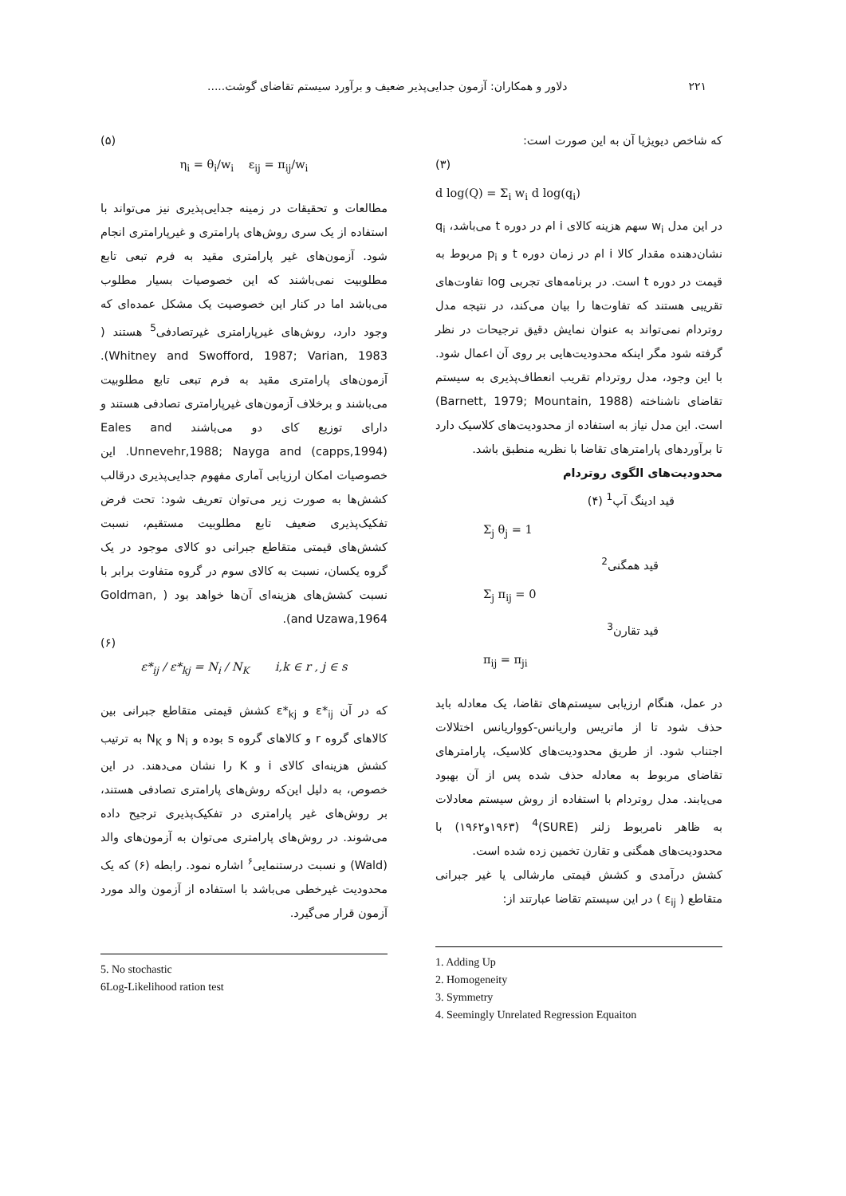۲۲۱ دلاور و همکاران: آزمون جدایی‌پذیر ضعیف و برآورد سیستم تقاضای گوشت.....
که شاخص دیویژیا آن به این صورت است:
(۳)
d log(Q) = Σ<sub>i</sub> w<sub>i</sub> d log(q<sub>i</sub>)
در این مدل w<sub>i</sub> سهم هزینه کالای i ام در دوره t می‌باشد، q<sub>i</sub> نشان‌دهنده مقدار کالا i ام در زمان دوره t و p<sub>i</sub> مربوط به قیمت در دوره t است. در برنامه‌های تجربی log تفاوت‌های تقریبی هستند که تفاوت‌ها را بیان می‌کند، در نتیجه مدل روتردام نمی‌تواند به عنوان نمایش دقیق ترجیحات در نظر گرفته شود مگر اینکه محدودیت‌هایی بر روی آن اعمال شود. با این وجود، مدل روتردام تقریب انعطاف‌پذیری به سیستم تقاضای ناشناخته (Barnett, 1979; Mountain, 1988) است. این مدل نیاز به استفاده از محدودیت‌های کلاسیک دارد تا برآوردهای پارامترهای تقاضا با نظریه منطبق باشد.
محدودیت‌های الگوی روتردام
قید ادینگ آپ<sup>1</sup> (۴)
Σ<sub>j</sub> θ<sub>j</sub> = 1
قید همگنی<sup>2</sup>
Σ<sub>j</sub> π<sub>ij</sub> = 0
قید تقارن<sup>3</sup>
π<sub>ij</sub> = π<sub>ji</sub>
در عمل، هنگام ارزیابی سیستم‌های تقاضا، یک معادله باید حذف شود تا از ماتریس واریانس-کوواریانس اختلالات اجتناب شود. از طریق محدودیت‌های کلاسیک، پارامترهای تقاضای مربوط به معادله حذف شده پس از آن بهبود می‌یابند. مدل روتردام با استفاده از روش سیستم معادلات به ظاهر نامربوط زلنر (SURE)<sup>4</sup> (۱۹۶۳و۱۹۶۲) با محدودیت‌های همگنی و تقارن تخمین زده شده است.
کشش درآمدی و کشش قیمتی مارشالی یا غیر جبرانی متقاطع ( ε<sub>ij</sub> ) در این سیستم تقاضا عبارتند از:
1. Adding Up
2. Homogeneity
3. Symmetry
4. Seemingly Unrelated Regression Equaiton
(۵)
η<sub>i</sub> = θ<sub>i</sub>/w<sub>i</sub> ε<sub>ij</sub> = π<sub>ij</sub>/w<sub>i</sub>
مطالعات و تحقیقات در زمینه جدایی‌پذیری نیز می‌تواند با استفاده از یک سری روش‌های پارامتری و غیرپارامتری انجام شود. آزمون‌های غیر پارامتری مقید به فرم تبعی تابع مطلوبیت نمی‌باشند که این خصوصیات بسیار مطلوب می‌باشد اما در کنار این خصوصیت یک مشکل عمده‌ای که وجود دارد، روش‌های غیرپارامتری غیرتصادفی<sup>5</sup> هستند ( Whitney and Swofford, 1987; Varian, 1983). آزمون‌های پارامتری مقید به فرم تبعی تابع مطلوبیت می‌باشند و برخلاف آزمون‌های غیرپارامتری تصادفی هستند و دارای توزیع کای دو می‌باشند Eales and Unnevehr,1988; Nayga and (capps,1994). این خصوصیات امکان ارزیابی آماری مفهوم جدایی‌پذیری درقالب کشش‌ها به صورت زیر می‌توان تعریف شود: تحت فرض تفکیک‌پذیری ضعیف تابع مطلوبیت مستقیم، نسبت کشش‌های قیمتی متقاطع جبرانی دو کالای موجود در یک گروه یکسان، نسبت به کالای سوم در گروه متفاوت برابر با نسبت کشش‌های هزینه‌ای آن‌ها خواهد بود ( Goldman, and Uzawa,1964).
(۶)
ε*<sub>ij</sub> / ε*<sub>kj</sub> = N<sub>i</sub> / N<sub>K</sub> i,k ∈ r , j ∈ s
که در آن ε*<sub>ij</sub> و ε*<sub>kj</sub> کشش قیمتی متقاطع جبرانی بین کالاهای گروه r و کالاهای گروه s بوده و N<sub>i</sub> و N<sub>K</sub> به ترتیب کشش هزینه‌ای کالای i و K را نشان می‌دهند. در این خصوص، به دلیل این‌که روش‌های پارامتری تصادفی هستند، بر روش‌های غیر پارامتری در تفکیک‌پذیری ترجیح داده می‌شوند. در روش‌های پارامتری می‌توان به آزمون‌های والد (Wald) و نسبت درستنمایی<sup>۶</sup> اشاره نمود. رابطه (۶) که یک محدودیت غیرخطی می‌باشد با استفاده از آزمون والد مورد آزمون قرار می‌گیرد.
5. No stochastic
6Log-Likelihood ration test